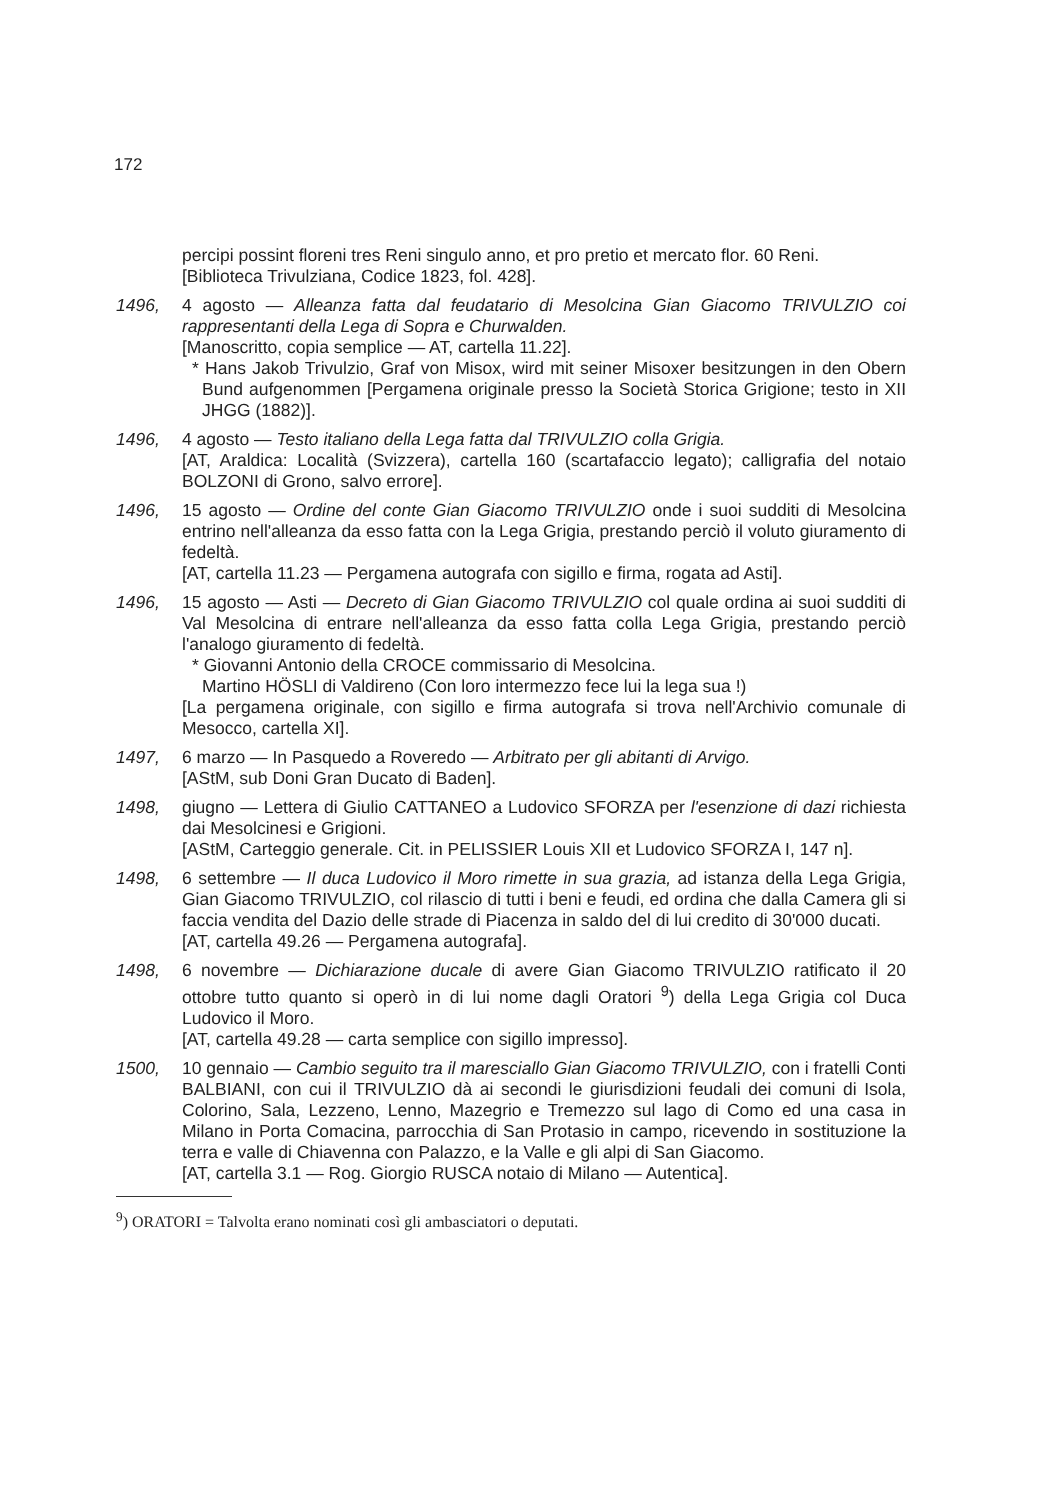172
percipi possint floreni tres Reni singulo anno, et pro pretio et mercato flor. 60 Reni.
[Biblioteca Trivulziana, Codice 1823, fol. 428].
1496, 4 agosto — Alleanza fatta dal feudatario di Mesolcina Gian Giacomo TRIVULZIO coi rappresentanti della Lega di Sopra e Churwalden.
[Manoscritto, copia semplice — AT, cartella 11.22].
* Hans Jakob Trivulzio, Graf von Misox, wird mit seiner Misoxer besitzungen in den Obern Bund aufgenommen [Pergamena originale presso la Società Storica Grigione; testo in XII JHGG (1882)].
1496, 4 agosto — Testo italiano della Lega fatta dal TRIVULZIO colla Grigia.
[AT, Araldica: Località (Svizzera), cartella 160 (scartafaccio legato); calligrafia del notaio BOLZONI di Grono, salvo errore].
1496, 15 agosto — Ordine del conte Gian Giacomo TRIVULZIO onde i suoi sudditi di Mesolcina entrino nell'alleanza da esso fatta con la Lega Grigia, prestando perciò il voluto giuramento di fedeltà.
[AT, cartella 11.23 — Pergamena autografa con sigillo e firma, rogata ad Asti].
1496, 15 agosto — Asti — Decreto di Gian Giacomo TRIVULZIO col quale ordina ai suoi sudditi di Val Mesolcina di entrare nell'alleanza da esso fatta colla Lega Grigia, prestando perciò l'analogo giuramento di fedeltà.
* Giovanni Antonio della CROCE commissario di Mesolcina.
Martino HÖSLI di Valdireno (Con loro intermezzo fece lui la lega sua !)
[La pergamena originale, con sigillo e firma autografa si trova nell'Archivio comunale di Mesocco, cartella XI].
1497, 6 marzo — In Pasquedo a Roveredo — Arbitrato per gli abitanti di Arvigo.
[AStM, sub Doni Gran Ducato di Baden].
1498, giugno — Lettera di Giulio CATTANEO a Ludovico SFORZA per l'esenzione di dazi richiesta dai Mesolcinesi e Grigioni.
[AStM, Carteggio generale. Cit. in PELISSIER Louis XII et Ludovico SFORZA I, 147 n].
1498, 6 settembre — Il duca Ludovico il Moro rimette in sua grazia, ad istanza della Lega Grigia, Gian Giacomo TRIVULZIO, col rilascio di tutti i beni e feudi, ed ordina che dalla Camera gli si faccia vendita del Dazio delle strade di Piacenza in saldo del di lui credito di 30'000 ducati.
[AT, cartella 49.26 — Pergamena autografa].
1498, 6 novembre — Dichiarazione ducale di avere Gian Giacomo TRIVULZIO ratificato il 20 ottobre tutto quanto si operò in di lui nome dagli Oratori <sup>9</sup>) della Lega Grigia col Duca Ludovico il Moro.
[AT, cartella 49.28 — carta semplice con sigillo impresso].
1500, 10 gennaio — Cambio seguito tra il maresciallo Gian Giacomo TRIVULZIO, con i fratelli Conti BALBIANI, con cui il TRIVULZIO dà ai secondi le giurisdizioni feudali dei comuni di Isola, Colorino, Sala, Lezzeno, Lenno, Mazegrio e Tremezzo sul lago di Como ed una casa in Milano in Porta Comacina, parrocchia di San Protasio in campo, ricevendo in sostituzione la terra e valle di Chiavenna con Palazzo, e la Valle e gli alpi di San Giacomo.
[AT, cartella 3.1 — Rog. Giorgio RUSCA notaio di Milano — Autentica].
<sup>9</sup>) ORATORI = Talvolta erano nominati così gli ambasciatori o deputati.